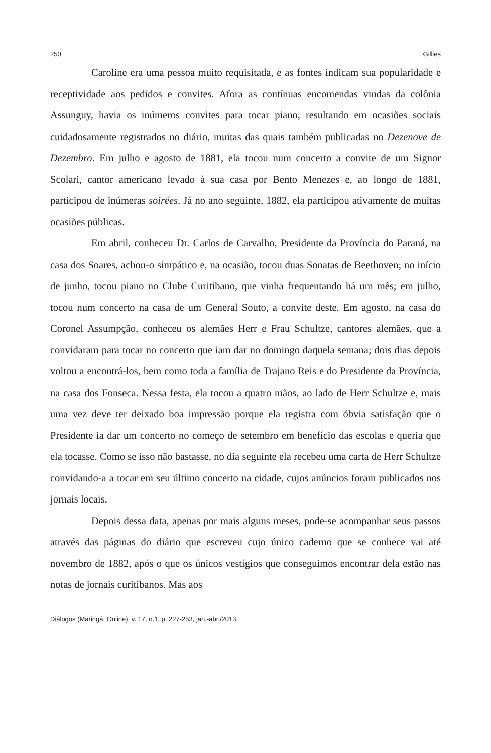250 Gillies
Caroline era uma pessoa muito requisitada, e as fontes indicam sua popularidade e receptividade aos pedidos e convites. Afora as contínuas encomendas vindas da colônia Assunguy, havia os inúmeros convites para tocar piano, resultando em ocasiões sociais cuidadosamente registrados no diário, muitas das quais também publicadas no Dezenove de Dezembro. Em julho e agosto de 1881, ela tocou num concerto a convite de um Signor Scolari, cantor americano levado à sua casa por Bento Menezes e, ao longo de 1881, participou de inúmeras soirées. Já no ano seguinte, 1882, ela participou ativamente de muitas ocasiões públicas.
Em abril, conheceu Dr. Carlos de Carvalho, Presidente da Província do Paraná, na casa dos Soares, achou-o simpático e, na ocasião, tocou duas Sonatas de Beethoven; no início de junho, tocou piano no Clube Curitibano, que vinha frequentando há um mês; em julho, tocou num concerto na casa de um General Souto, a convite deste. Em agosto, na casa do Coronel Assumpção, conheceu os alemães Herr e Frau Schultze, cantores alemães, que a convidaram para tocar no concerto que iam dar no domingo daquela semana; dois dias depois voltou a encontrá-los, bem como toda a família de Trajano Reis e do Presidente da Província, na casa dos Fonseca. Nessa festa, ela tocou a quatro mãos, ao lado de Herr Schultze e, mais uma vez deve ter deixado boa impressão porque ela registra com óbvia satisfação que o Presidente ia dar um concerto no começo de setembro em benefício das escolas e queria que ela tocasse. Como se isso não bastasse, no dia seguinte ela recebeu uma carta de Herr Schultze convidando-a a tocar em seu último concerto na cidade, cujos anúncios foram publicados nos jornais locais.
Depois dessa data, apenas por mais alguns meses, pode-se acompanhar seus passos através das páginas do diário que escreveu cujo único caderno que se conhece vai até novembro de 1882, após o que os únicos vestígios que conseguimos encontrar dela estão nas notas de jornais curitibanos. Mas aos
Diálogos (Maringá. Online), v. 17, n.1, p. 227-253, jan.-abr./2013.